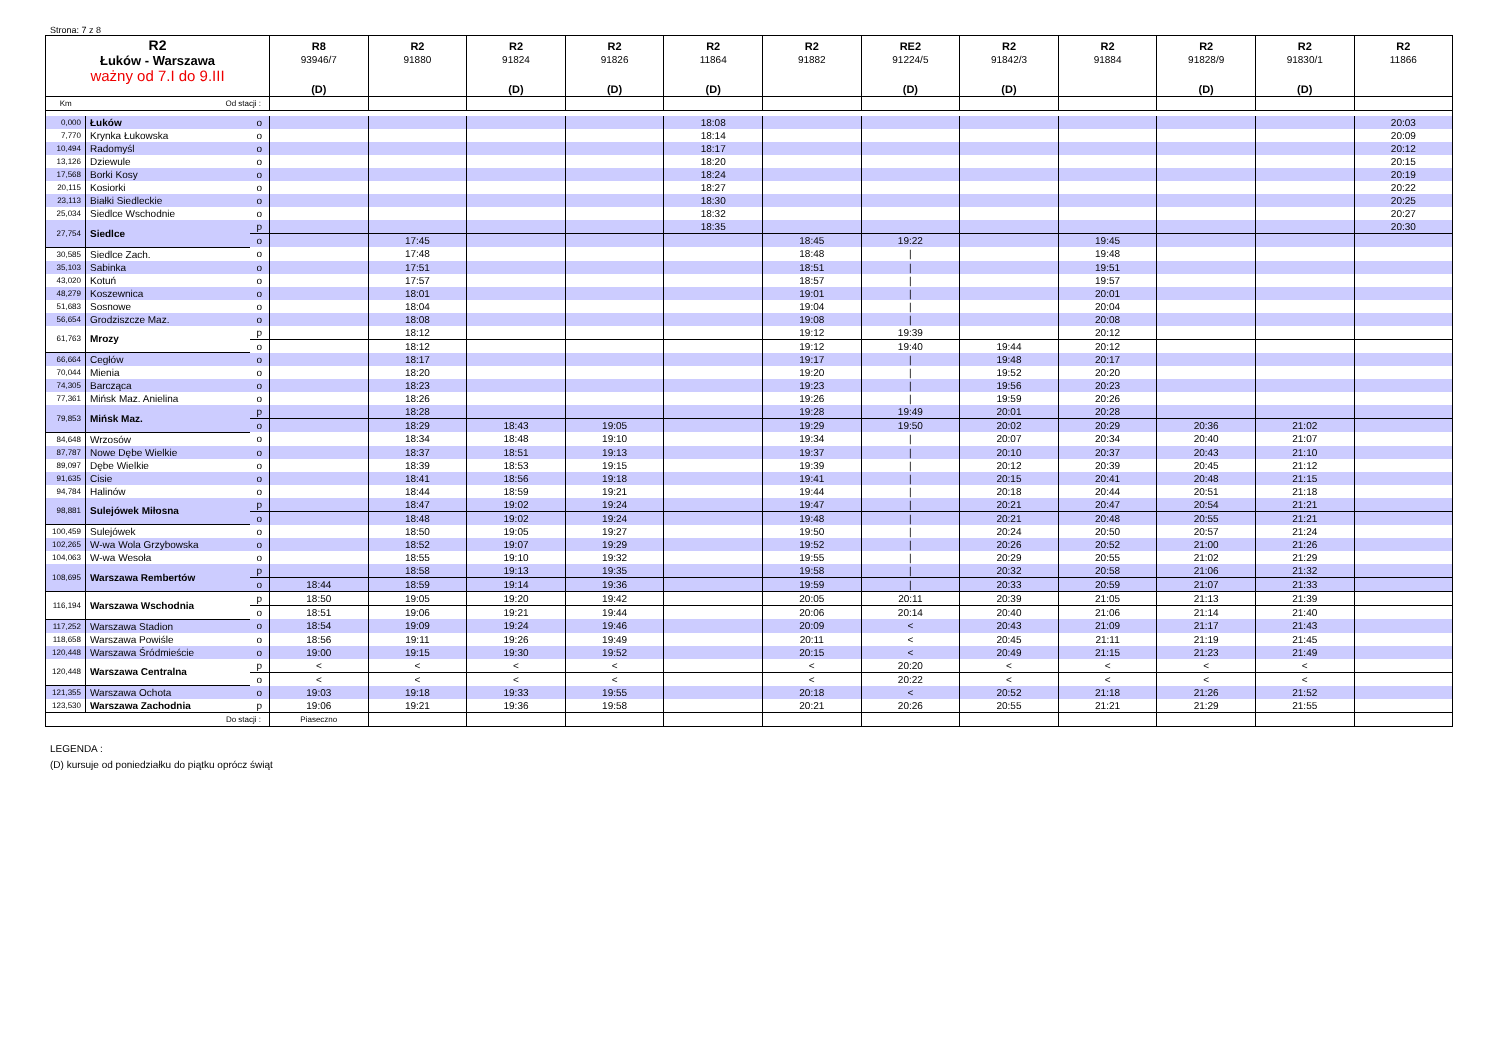Strona: 7 z 8
| R2 Łuków - Warszawa ważny od 7.I do 9.III | | | R8 93946/7 (D) | R2 91880 | R2 91824 (D) | R2 91826 (D) | R2 11864 (D) | R2 91882 | RE2 91224/5 (D) | R2 91842/3 (D) | R2 91884 | R2 91828/9 (D) | R2 91830/1 (D) | R2 11866 |
| --- | --- | --- | --- | --- | --- | --- | --- | --- | --- | --- | --- | --- | --- | --- |
| Km | Od stacji : | | | | | | | | | | | | | |
| 0,000 | Łuków | o | | | | | 18:08 | | | | | | | 20:03 |
| 7,770 | Krynka Łukowska | o | | | | | 18:14 | | | | | | | 20:09 |
| 10,494 | Radomyśl | o | | | | | 18:17 | | | | | | | 20:12 |
| 13,126 | Dziewule | o | | | | | 18:20 | | | | | | | 20:15 |
| 17,568 | Borki Kosy | o | | | | | 18:24 | | | | | | | 20:19 |
| 20,115 | Kosiorki | o | | | | | 18:27 | | | | | | | 20:22 |
| 23,113 | Białki Siedleckie | o | | | | | 18:30 | | | | | | | 20:25 |
| 25,034 | Siedlce Wschodnie | o | | | | | 18:32 | | | | | | | 20:27 |
| 27,754 | Siedlce | p | | | | | 18:35 | | | | | | | 20:30 |
| | | o | | 17:45 | | | | 18:45 | 19:22 | | 19:45 | | | |
| 30,585 | Siedlce Zach. | o | | 17:48 | | | | 18:48 | / | | 19:48 | | | |
| 35,103 | Sabinka | o | | 17:51 | | | | 18:51 | / | | 19:51 | | | |
| 43,020 | Kotuń | o | | 17:57 | | | | 18:57 | / | | 19:57 | | | |
| 48,279 | Koszewnica | o | | 18:01 | | | | 19:01 | / | | 20:01 | | | |
| 51,683 | Sosnowe | o | | 18:04 | | | | 19:04 | / | | 20:04 | | | |
| 56,654 | Grodziszcze Maz. | o | | 18:08 | | | | 19:08 | / | | 20:08 | | | |
| 61,763 | Mrozy | p | | 18:12 | | | | 19:12 | 19:39 | | 20:12 | | | |
| | | o | | 18:12 | | | | 19:12 | 19:40 | 19:44 | 20:12 | | | |
| 66,664 | Cegłów | o | | 18:17 | | | | 19:17 | / | 19:48 | 20:17 | | | |
| 70,044 | Mienia | o | | 18:20 | | | | 19:20 | / | 19:52 | 20:20 | | | |
| 74,305 | Barcząca | o | | 18:23 | | | | 19:23 | / | 19:56 | 20:23 | | | |
| 77,361 | Mińsk Maz. Anielina | o | | 18:26 | | | | 19:26 | / | 19:59 | 20:26 | | | |
| 79,853 | Mińsk Maz. | p | | 18:28 | | | | 19:28 | 19:49 | 20:01 | 20:28 | | | |
| | | o | | 18:29 | 18:43 | 19:05 | | 19:29 | 19:50 | 20:02 | 20:29 | 20:36 | 21:02 | |
| 84,648 | Wrzosów | o | | 18:34 | 18:48 | 19:10 | | 19:34 | / | 20:07 | 20:34 | 20:40 | 21:07 | |
| 87,787 | Nowe Dębe Wielkie | o | | 18:37 | 18:51 | 19:13 | | 19:37 | / | 20:10 | 20:37 | 20:43 | 21:10 | |
| 89,097 | Dębe Wielkie | o | | 18:39 | 18:53 | 19:15 | | 19:39 | / | 20:12 | 20:39 | 20:45 | 21:12 | |
| 91,635 | Cisie | o | | 18:41 | 18:56 | 19:18 | | 19:41 | / | 20:15 | 20:41 | 20:48 | 21:15 | |
| 94,784 | Halinów | o | | 18:44 | 18:59 | 19:21 | | 19:44 | / | 20:18 | 20:44 | 20:51 | 21:18 | |
| 98,881 | Sulejówek Miłosna | p | | 18:47 | 19:02 | 19:24 | | 19:47 | / | 20:21 | 20:47 | 20:54 | 21:21 | |
| | | o | | 18:48 | 19:02 | 19:24 | | 19:48 | / | 20:21 | 20:48 | 20:55 | 21:21 | |
| 100,459 | Sulejówek | o | | 18:50 | 19:05 | 19:27 | | 19:50 | / | 20:24 | 20:50 | 20:57 | 21:24 | |
| 102,265 | W-wa Wola Grzybowska | o | | 18:52 | 19:07 | 19:29 | | 19:52 | / | 20:26 | 20:52 | 21:00 | 21:26 | |
| 104,063 | W-wa Wesoła | o | | 18:55 | 19:10 | 19:32 | | 19:55 | / | 20:29 | 20:55 | 21:02 | 21:29 | |
| 108,695 | Warszawa Rembertów | p | | 18:58 | 19:13 | 19:35 | | 19:58 | / | 20:32 | 20:58 | 21:06 | 21:32 | |
| | | o | 18:44 | 18:59 | 19:14 | 19:36 | | 19:59 | / | 20:33 | 20:59 | 21:07 | 21:33 | |
| 116,194 | Warszawa Wschodnia | p | 18:50 | 19:05 | 19:20 | 19:42 | | 20:05 | 20:11 | 20:39 | 21:05 | 21:13 | 21:39 | |
| | | o | 18:51 | 19:06 | 19:21 | 19:44 | | 20:06 | 20:14 | 20:40 | 21:06 | 21:14 | 21:40 | |
| 117,252 | Warszawa Stadion | o | 18:54 | 19:09 | 19:24 | 19:46 | | 20:09 | < | 20:43 | 21:09 | 21:17 | 21:43 | |
| 118,658 | Warszawa Powiśle | o | 18:56 | 19:11 | 19:26 | 19:49 | | 20:11 | < | 20:45 | 21:11 | 21:19 | 21:45 | |
| 120,448 | Warszawa Śródmieście | o | 19:00 | 19:15 | 19:30 | 19:52 | | 20:15 | < | 20:49 | 21:15 | 21:23 | 21:49 | |
| 120,448 | Warszawa Centralna | p | < | < | < | < | | < | 20:20 | < | < | < | < | |
| | | o | < | < | < | < | | < | 20:22 | < | < | < | < | |
| 121,355 | Warszawa Ochota | o | 19:03 | 19:18 | 19:33 | 19:55 | | 20:18 | < | 20:52 | 21:18 | 21:26 | 21:52 | |
| 123,530 | Warszawa Zachodnia | p | 19:06 | 19:21 | 19:36 | 19:58 | | 20:21 | 20:26 | 20:55 | 21:21 | 21:29 | 21:55 | |
| | Do stacji : | | Piaseczno | | | | | | | | | | | |
LEGENDA :
(D) kursuje od poniedziałku do piątku oprócz świąt